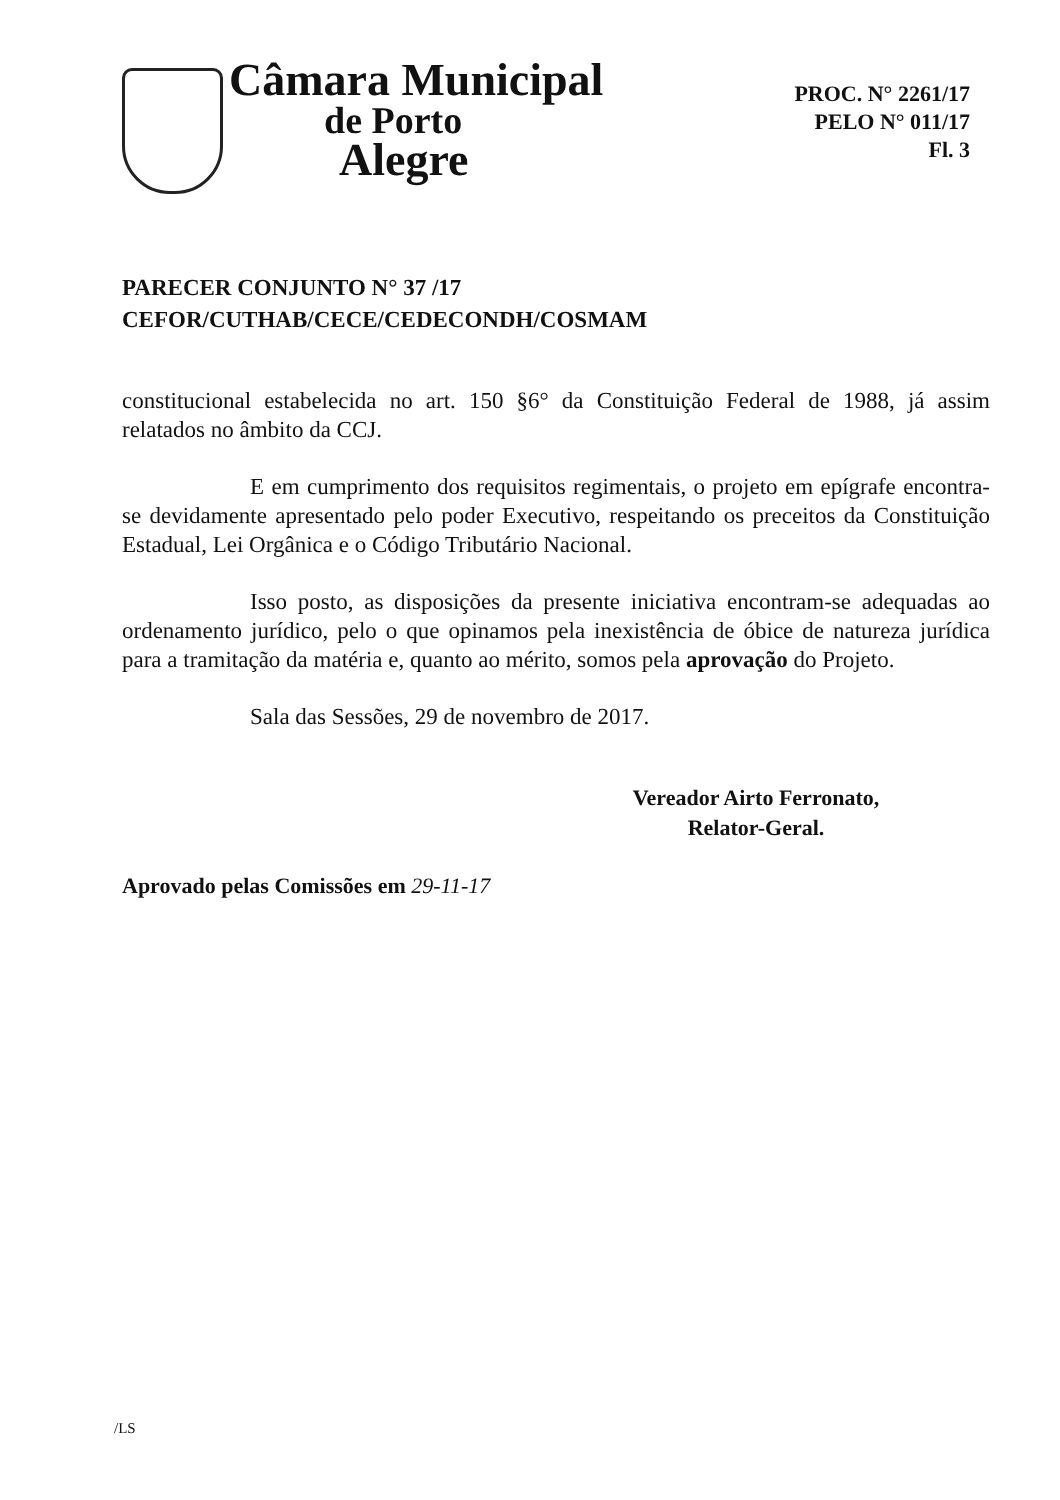Câmara Municipal
de Porto
Alegre
PROC. N° 2261/17
PELO N° 011/17
Fl. 3
PARECER CONJUNTO N° 37 /17
CEFOR/CUTHAB/CECE/CEDECONDH/COSMAM
constitucional estabelecida no art. 150 §6° da Constituição Federal de 1988, já assim relatados no âmbito da CCJ.
E em cumprimento dos requisitos regimentais, o projeto em epígrafe encontra-se devidamente apresentado pelo poder Executivo, respeitando os preceitos da Constituição Estadual, Lei Orgânica e o Código Tributário Nacional.
Isso posto, as disposições da presente iniciativa encontram-se adequadas ao ordenamento jurídico, pelo o que opinamos pela inexistência de óbice de natureza jurídica para a tramitação da matéria e, quanto ao mérito, somos pela aprovação do Projeto.
Sala das Sessões, 29 de novembro de 2017.
Vereador Airto Ferronato,
Relator-Geral.
Aprovado pelas Comissões em 29-11-17
/LS